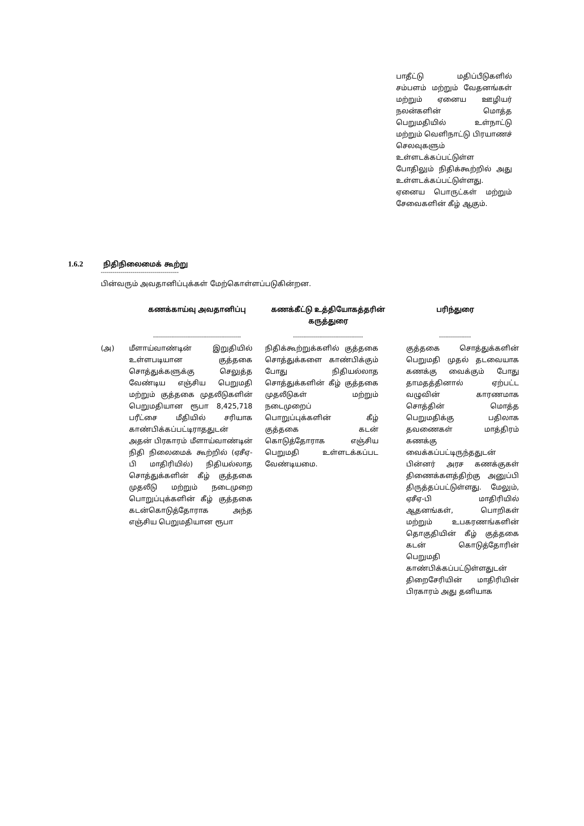பாதீட்டு மதிப்பீடுகளில் சம்பளம் மற்றும் வேதனங்கள் மற்றும் ஏனைய ஊழியர் நலன்களின் மொத்த பெறுமதியில் உள்நாட்டு மற்றும் வெளிநாட்டு பிரயாணச் செலவுகளும் உள்ளடக்கப்பட்டுள்ள போதிலும் நிதிக்கூற்றில் அது உள்ளடக்கப்பட்டுள்ளது. ஏனைய பொருட்கள் மற்றும் சேவைகளின் கீழ் ஆகும்.
1.6.2 நிதிநிலைமைக் கூற்று
---------------------------------------
பின்வரும் அவதானிப்புக்கள் மேற்கொள்ளப்படுகின்றன.
| | கணக்காய்வு அவதானிப்பு | கணக்கீட்டு உத்தியோகத்தரின் கருத்துரை | பரிந்துரை |
| --- | --- | --- | --- |
| | -------------------------------------------- | ----------------------------------- | ---------------- |
| (அ) | மீளாய்வாண்டின் இறுதியில் உள்ளபடியான குத்தகை சொத்துக்களுக்கு செலுத்த வேண்டிய எஞ்சிய பெறுமதி மற்றும் குத்தகை முதலீடுகளின் பெறுமதியான ரூபா 8,425,718 பரீட்சை மீதியில் சரியாக காண்பிக்கப்பட்டிராததுடன் அதன் பிரகாரம் மீளாய்வாண்டின் நிதி நிலைமைக் கூற்றில் (ஏசீஏ-பி மாதிரியில்) நிதியல்லாத சொத்துக்களின் கீழ் குத்தகை முதலீடு மற்றும் நடைமுறை பொறுப்புக்களின் கீழ் குத்தகை கடன்கொடுத்தோராக அந்த எஞ்சிய பெறுமதியான ரூபா | நிதிக்கூற்றுக்களில் குத்தகை சொத்துக்களை காண்பிக்கும் போது நிதியல்லாத சொத்துக்களின் கீழ் குத்தகை முதலீடுகள் மற்றும் நடைமுறைப் பொறுப்புக்களின் கீழ் குத்தகை கடன் கொடுத்தோராக எஞ்சிய பெறுமதி உள்ளடக்கப்பட வேண்டியமை. | குத்தகை சொத்துக்களின் பெறுமதி முதல் தடவையாக கணக்கு வைக்கும் போது தாமதத்தினால் ஏற்பட்ட வழுவின் காரணமாக சொத்தின் மொத்த பெறுமதிக்கு பதிலாக தவணைகள் மாத்திரம் கணக்கு வைக்கப்பட்டிருந்ததுடன் பின்னர் அரச கணக்குகள் திணைக்களத்திற்கு அனுப்பி திருத்தப்பட்டுள்ளது. மேலும், ஏசீஏ-பி மாதிரியில் ஆதனங்கள், பொறிகள் மற்றும் உபகரணங்களின் தொகுதியின் கீழ் குத்தகை கடன் கொடுத்தோரின் பெறுமதி காண்பிக்கப்பட்டுள்ளதுடன் திறைசேரியின் மாதிரியின் பிரகாரம் அது தனியாக |